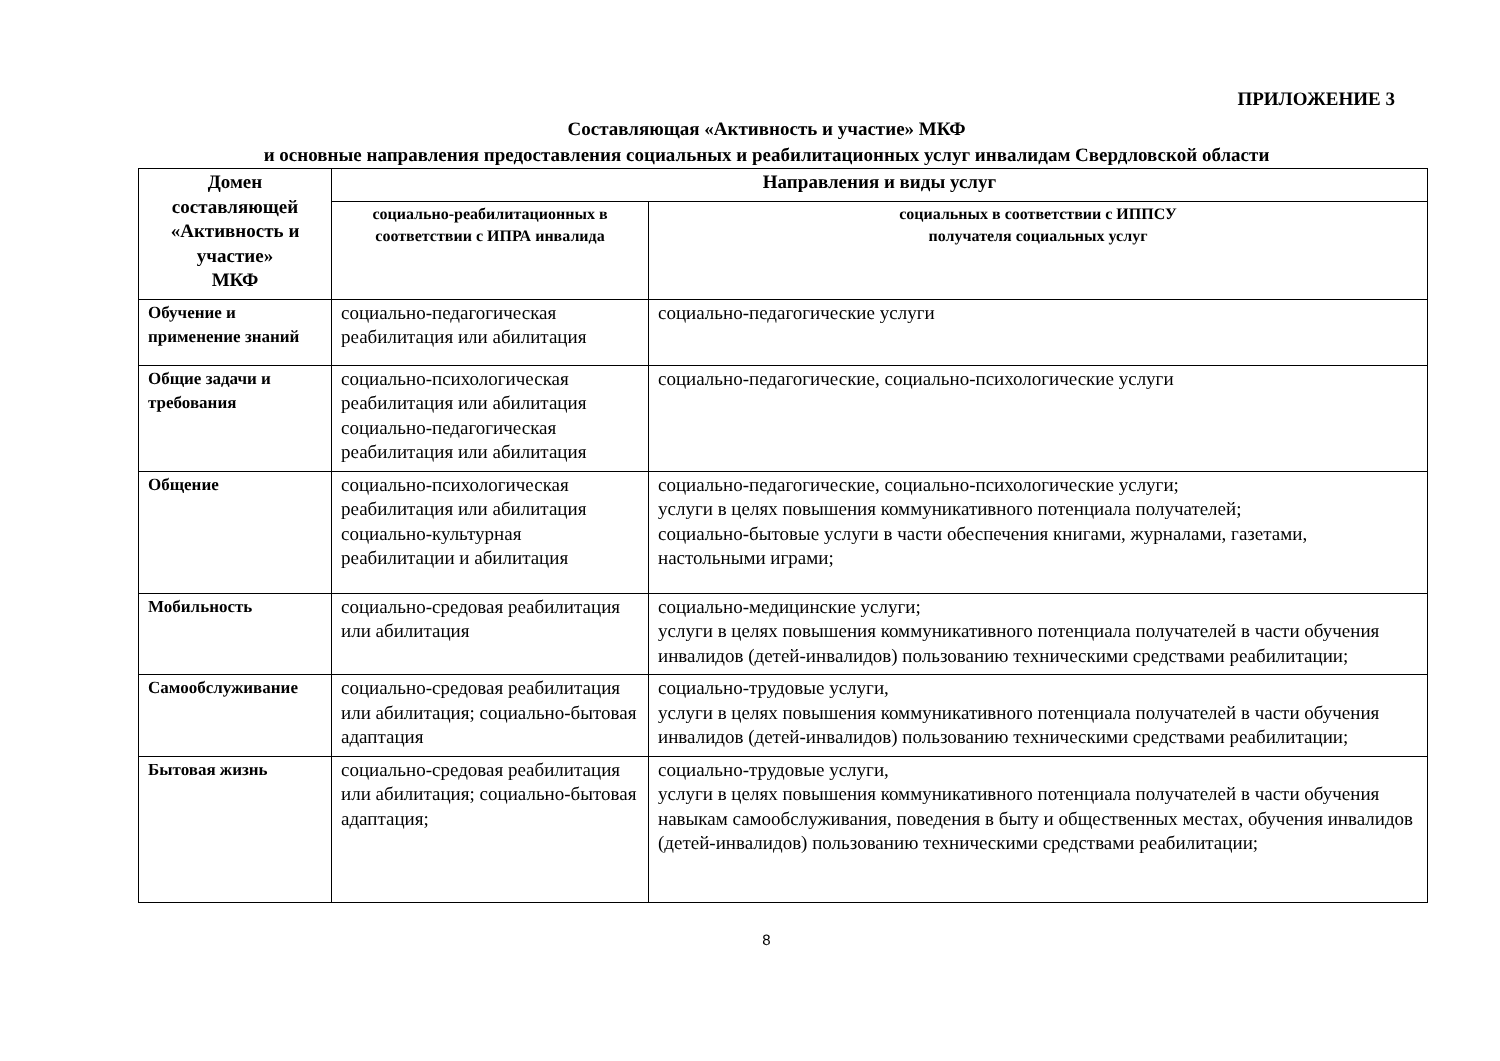ПРИЛОЖЕНИЕ 3
Составляющая «Активность и участие» МКФ
и основные направления предоставления социальных и реабилитационных услуг инвалидам Свердловской области
| Домен составляющей «Активность и участие» МКФ | Направления и виды услуг | |
| --- | --- | --- |
| | социально-реабилитационных в соответствии с ИПРА инвалида | социальных в соответствии с ИППСУ получателя социальных услуг |
| Обучение и применение знаний | социально-педагогическая реабилитация или абилитация | социально-педагогические услуги |
| Общие задачи и требования | социально-психологическая реабилитация или абилитация социально-педагогическая реабилитация или абилитация | социально-педагогические, социально-психологические услуги |
| Общение | социально-психологическая реабилитация или абилитация социально-культурная реабилитации и абилитация | социально-педагогические, социально-психологические услуги; услуги в целях повышения коммуникативного потенциала получателей; социально-бытовые услуги в части обеспечения книгами, журналами, газетами, настольными играми; |
| Мобильность | социально-средовая реабилитация или абилитация | социально-медицинские услуги; услуги в целях повышения коммуникативного потенциала получателей в части обучения инвалидов (детей-инвалидов) пользованию техническими средствами реабилитации; |
| Самообслуживание | социально-средовая реабилитация или абилитация; социально-бытовая адаптация | социально-трудовые услуги, услуги в целях повышения коммуникативного потенциала получателей в части обучения инвалидов (детей-инвалидов) пользованию техническими средствами реабилитации; |
| Бытовая жизнь | социально-средовая реабилитация или абилитация; социально-бытовая адаптация; | социально-трудовые услуги, услуги в целях повышения коммуникативного потенциала получателей в части обучения навыкам самообслуживания, поведения в быту и общественных местах, обучения инвалидов (детей-инвалидов) пользованию техническими средствами реабилитации; |
8